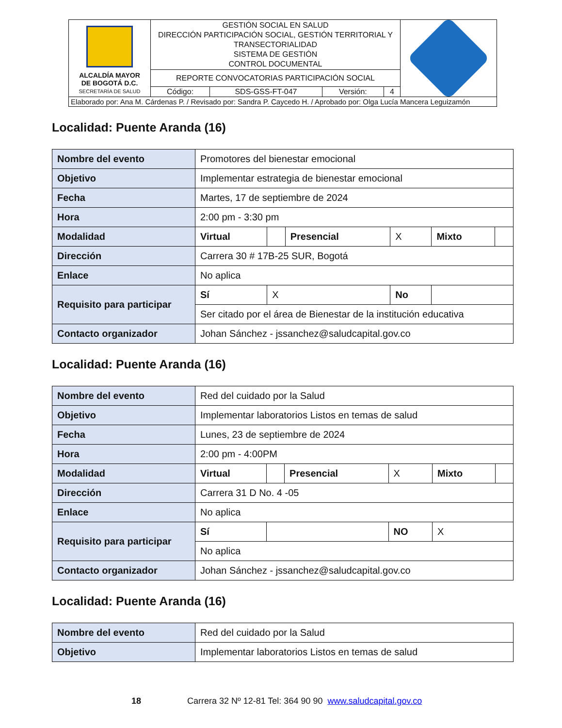| ALCALDÍA MAYOR DE BOGOTÁ D.C. SECRETARÍA DE SALUD | GESTIÓN SOCIAL EN SALUD DIRECCIÓN PARTICIPACIÓN SOCIAL, GESTIÓN TERRITORIAL Y TRANSECTORIALIDAD SISTEMA DE GESTIÓN CONTROL DOCUMENTAL | | | | |
| | REPORTE CONVOCATORIAS PARTICIPACIÓN SOCIAL | | | | |
| | Código: | SDS-GSS-FT-047 | Versión: | 4 | |
| Elaborado por: Ana M. Cárdenas P. / Revisado por: Sandra P. Caycedo H. / Aprobado por: Olga Lucía Mancera Leguizamón | | | | | |
Localidad: Puente Aranda (16)
| Nombre del evento | Promotores del bienestar emocional | | | | | |
| Objetivo | Implementar estrategia de bienestar emocional | | | | | |
| Fecha | Martes, 17 de septiembre de 2024 | | | | | |
| Hora | 2:00 pm - 3:30 pm | | | | | |
| Modalidad | Virtual | | Presencial | X | Mixto | |
| Dirección | Carrera 30 # 17B-25 SUR, Bogotá | | | | | |
| Enlace | No aplica | | | | | |
| Requisito para participar | Sí | X | | No | | |
| | Ser citado por el área de Bienestar de la institución educativa | | | | | |
| Contacto organizador | Johan Sánchez - jssanchez@saludcapital.gov.co | | | | | |
Localidad: Puente Aranda (16)
| Nombre del evento | Red del cuidado por la Salud | | | | | |
| Objetivo | Implementar laboratorios Listos en temas de salud | | | | | |
| Fecha | Lunes, 23 de septiembre de 2024 | | | | | |
| Hora | 2:00 pm - 4:00PM | | | | | |
| Modalidad | Virtual | | Presencial | X | Mixto | |
| Dirección | Carrera 31 D No. 4 -05 | | | | | |
| Enlace | No aplica | | | | | |
| Requisito para participar | Sí | | | NO | X | |
| | No aplica | | | | | |
| Contacto organizador | Johan Sánchez - jssanchez@saludcapital.gov.co | | | | | |
Localidad: Puente Aranda (16)
| Nombre del evento | Red del cuidado por la Salud |
| Objetivo | Implementar laboratorios Listos en temas de salud |
18 Carrera 32 Nº 12-81 Tel: 364 90 90 www.saludcapital.gov.co